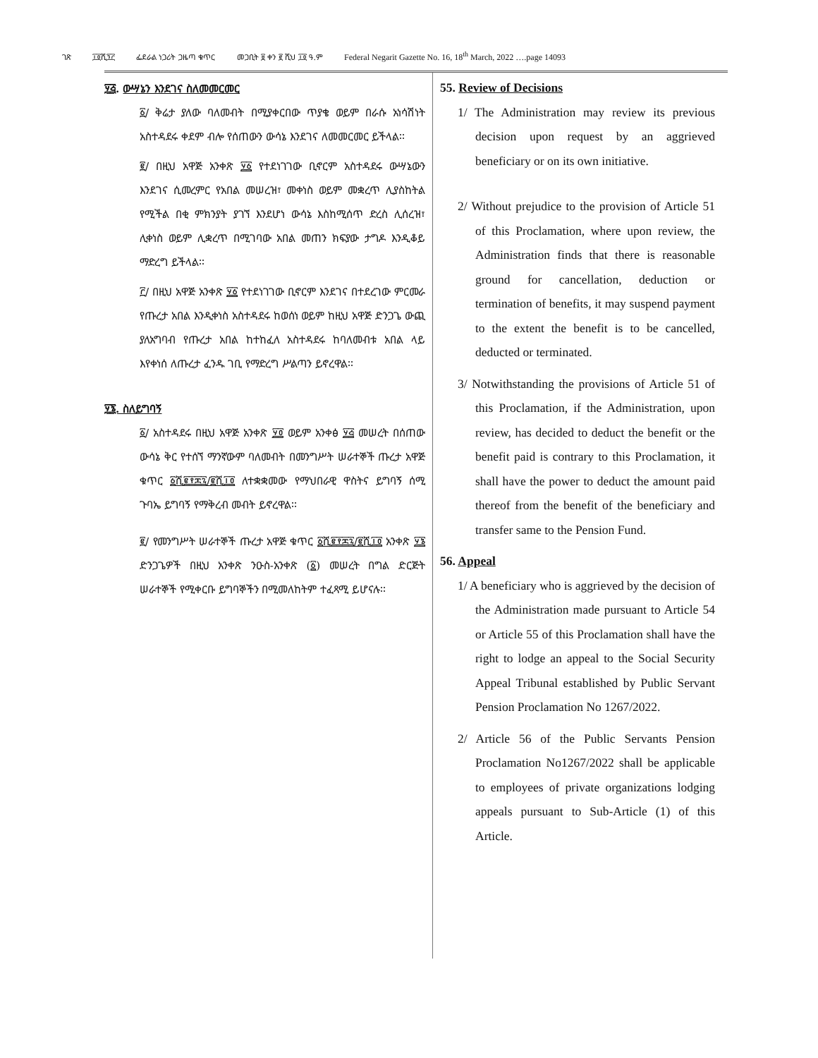ገጽ ፲፬ሺ፺፫ ፌደራል ነጋሪት ጋዜጣ ቁጥር መጋቢት ፱ ቀን ፪ ሺህ ፲፬ ዓ.ም Federal Negarit Gazette No. 16, 18<sup>th</sup> March, 2022 ….page 14093
፶፭. ውሣኔን እንደገና ስለመመርመር
፩/ ቅሬታ ያለው ባለመብት በሚያቀርበው ጥያቄ ወይም በራሱ አነሳሽነት አስተዳደሩ ቀደም ብሎ የሰጠውን ውሳኔ እንደገና ለመመርመር ይችላል፡፡
፪/ በዚህ አዋጅ አንቀጽ ፶፩ የተደነገገው ቢኖርም አስተዳደሩ ውሣኔውን እንደገና ሲመረምር የአበል መሠረዝ፣ መቀነስ ወይም መቋረጥ ሊያስከትል የሚችል በቂ ምክንያት ያገኘ እንደሆነ ውሳኔ እስከሚሰጥ ድረስ ሊሰረዝ፣ ሊቀነስ ወይም ሊቋረጥ በሚገባው አበል መጠን ክፍያው ታግዶ እንዲቆይ ማድረግ ይችላል፡፡
፫/ በዚህ አዋጅ አንቀጽ ፶፩ የተደነገገው ቢኖርም እንደገና በተደረገው ምርመራ የጡረታ አበል እንዲቀነስ አስተዳደሩ ከወሰነ ወይም ከዚህ አዋጅ ድንጋጌ ውጪ ያለአግባብ የጡረታ አበል ከተከፈለ አስተዳደሩ ከባለመብቱ አበል ላይ እየቀነሰ ለጡረታ ፈንዱ ገቢ የማድረግ ሥልጣን ይኖረዋል፡፡
፶፮. ስለይግባኝ
፩/ አስተዳደሩ በዚህ አዋጅ አንቀጽ ፶፬ ወይም አንቀፅ ፶፭ መሠረት በሰጠው ውሳኔ ቅር የተሰኘ ማንኛውም ባለመብት በመንግሥት ሠራተኞች ጡረታ አዋጅ ቁጥር ፩ሺ፪፻፷፯/፪ሺ፲፬ ለተቋቋመው የማህበራዊ ዋስትና ይግባኝ ሰሚ ጉባኤ ይግባኝ የማቅረብ መብት ይኖረዋል፡፡
፪/ የመንግሥት ሠራተኞች ጡረታ አዋጅ ቁጥር ፩ሺ፪፻፷፯/፪ሺ፲፬ አንቀጽ ፶፮ ድንጋጌዎች በዚህ አንቀጽ ንዑስ-አንቀጽ (፩) መሠረት በግል ድርጅት ሠራተኞች የሚቀርቡ ይግባኞችን በሚመለከትም ተፈጻሚ ይሆናሉ፡፡
55. Review of Decisions
1/ The Administration may review its previous decision upon request by an aggrieved beneficiary or on its own initiative.
2/ Without prejudice to the provision of Article 51 of this Proclamation, where upon review, the Administration finds that there is reasonable ground for cancellation, deduction or termination of benefits, it may suspend payment to the extent the benefit is to be cancelled, deducted or terminated.
3/ Notwithstanding the provisions of Article 51 of this Proclamation, if the Administration, upon review, has decided to deduct the benefit or the benefit paid is contrary to this Proclamation, it shall have the power to deduct the amount paid thereof from the benefit of the beneficiary and transfer same to the Pension Fund.
56. Appeal
1/ A beneficiary who is aggrieved by the decision of the Administration made pursuant to Article 54 or Article 55 of this Proclamation shall have the right to lodge an appeal to the Social Security Appeal Tribunal established by Public Servant Pension Proclamation No 1267/2022.
2/ Article 56 of the Public Servants Pension Proclamation No1267/2022 shall be applicable to employees of private organizations lodging appeals pursuant to Sub-Article (1) of this Article.